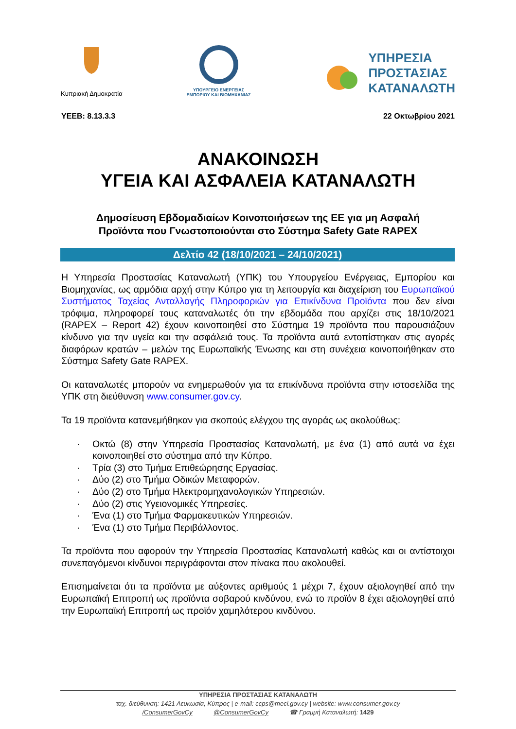Κυπριακή Δημοκρατία
ΥΠΟΥΡΓΕΙΟ ΕΝΕΡΓΕΙΑΣ
ΕΜΠΟΡΙΟΥ ΚΑΙ ΒΙΟΜΗΧΑΝΙΑΣ
ΥΠΗΡΕΣΙΑ
ΠΡΟΣΤΑΣΙΑΣ
ΚΑΤΑΝΑΛΩΤΗ
ΥΕΕΒ: 8.13.3.3 22 Οκτωβρίου 2021
ΑΝΑΚΟΙΝΩΣΗ
ΥΓΕΙΑ ΚΑΙ ΑΣΦΑΛΕΙΑ ΚΑΤΑΝΑΛΩΤΗ
Δημοσίευση Εβδομαδιαίων Κοινοποιήσεων της ΕΕ για μη Ασφαλή
Προϊόντα που Γνωστοποιούνται στο Σύστημα Safety Gate RAPEX
Δελτίο 42 (18/10/2021 – 24/10/2021)
Η Υπηρεσία Προστασίας Καταναλωτή (ΥΠΚ) του Υπουργείου Ενέργειας, Εμπορίου και Βιομηχανίας, ως αρμόδια αρχή στην Κύπρο για τη λειτουργία και διαχείριση του Ευρωπαϊκού Συστήματος Ταχείας Ανταλλαγής Πληροφοριών για Επικίνδυνα Προϊόντα που δεν είναι τρόφιμα, πληροφορεί τους καταναλωτές ότι την εβδομάδα που αρχίζει στις 18/10/2021 (RAPEX – Report 42) έχουν κοινοποιηθεί στο Σύστημα 19 προϊόντα που παρουσιάζουν κίνδυνο για την υγεία και την ασφάλειά τους. Τα προϊόντα αυτά εντοπίστηκαν στις αγορές διαφόρων κρατών – μελών της Ευρωπαϊκής Ένωσης και στη συνέχεια κοινοποιήθηκαν στο Σύστημα Safety Gate RAPEX.
Οι καταναλωτές μπορούν να ενημερωθούν για τα επικίνδυνα προϊόντα στην ιστοσελίδα της ΥΠΚ στη διεύθυνση www.consumer.gov.cy.
Τα 19 προϊόντα κατανεμήθηκαν για σκοπούς ελέγχου της αγοράς ως ακολούθως:
· Οκτώ (8) στην Υπηρεσία Προστασίας Καταναλωτή, με ένα (1) από αυτά να έχει κοινοποιηθεί στο σύστημα από την Κύπρο.
· Τρία (3) στο Τμήμα Επιθεώρησης Εργασίας.
· Δύο (2) στο Τμήμα Οδικών Μεταφορών.
· Δύο (2) στο Τμήμα Ηλεκτρομηχανολογικών Υπηρεσιών.
· Δύο (2) στις Υγειονομικές Υπηρεσίες.
· Ένα (1) στο Τμήμα Φαρμακευτικών Υπηρεσιών.
· Ένα (1) στο Τμήμα Περιβάλλοντος.
Τα προϊόντα που αφορούν την Υπηρεσία Προστασίας Καταναλωτή καθώς και οι αντίστοιχοι συνεπαγόμενοι κίνδυνοι περιγράφονται στον πίνακα που ακολουθεί.
Επισημαίνεται ότι τα προϊόντα με αύξοντες αριθμούς 1 μέχρι 7, έχουν αξιολογηθεί από την Ευρωπαϊκή Επιτροπή ως προϊόντα σοβαρού κινδύνου, ενώ το προϊόν 8 έχει αξιολογηθεί από την Ευρωπαϊκή Επιτροπή ως προϊόν χαμηλότερου κινδύνου.
ΥΠΗΡΕΣΙΑ ΠΡΟΣΤΑΣΙΑΣ ΚΑΤΑΝΑΛΩΤΗ
ταχ. διεύθυνση: 1421 Λευκωσία, Κύπρος | e-mail: ccps@meci.gov.cy | website: www.consumer.gov.cy
/ConsumerGovCy @ConsumerGovCy ☎ Γραμμή Καταναλωτή: 1429